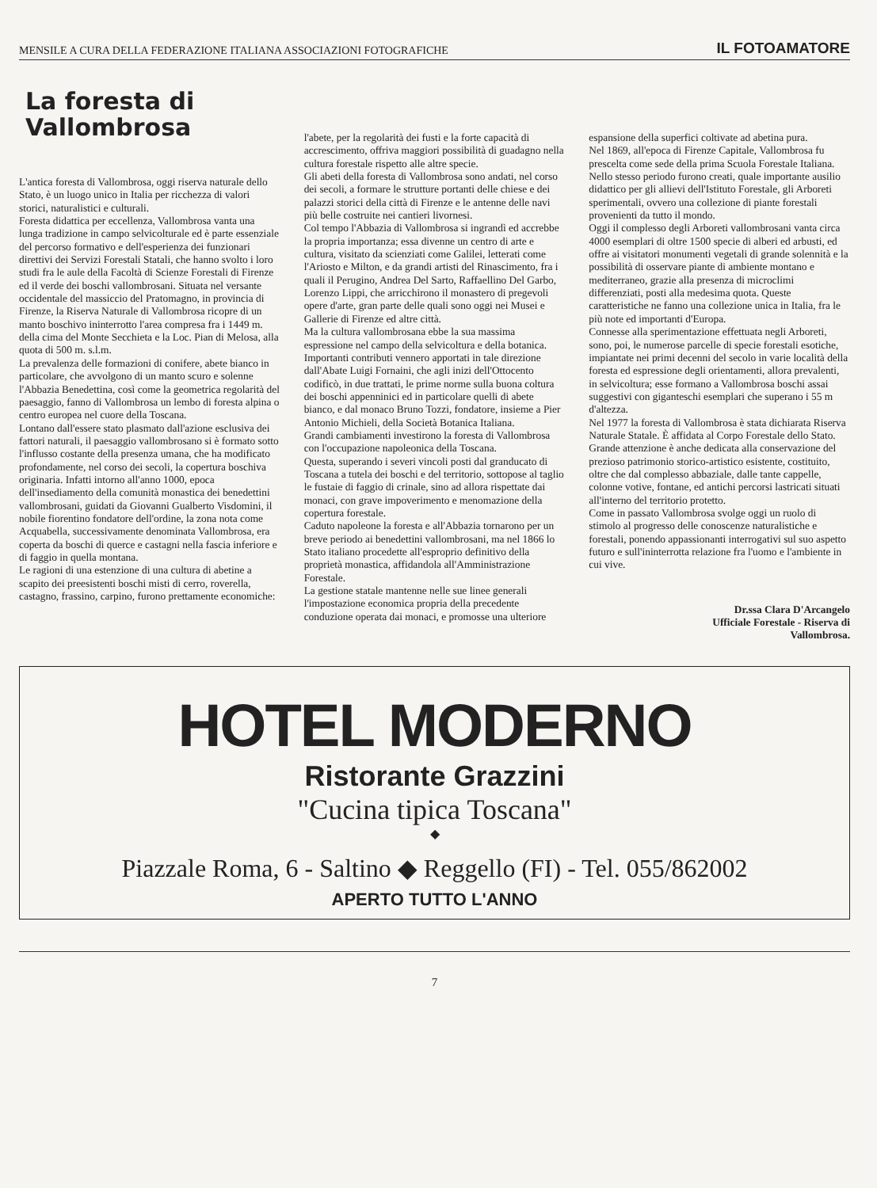MENSILE A CURA DELLA FEDERAZIONE ITALIANA ASSOCIAZIONI FOTOGRAFICHE IL FOTOAMATORE
La foresta di Vallombrosa
L'antica foresta di Vallombrosa, oggi riserva naturale dello Stato, è un luogo unico in Italia per ricchezza di valori storici, naturalistici e culturali.
Foresta didattica per eccellenza, Vallombrosa vanta una lunga tradizione in campo selvicolturale ed è parte essenziale del percorso formativo e dell'esperienza dei funzionari direttivi dei Servizi Forestali Statali, che hanno svolto i loro studi fra le aule della Facoltà di Scienze Forestali di Firenze ed il verde dei boschi vallombrosani. Situata nel versante occidentale del massiccio del Pratomagno, in provincia di Firenze, la Riserva Naturale di Vallombrosa ricopre di un manto boschivo ininterrotto l'area compresa fra i 1449 m. della cima del Monte Secchieta e la Loc. Pian di Melosa, alla quota di 500 m. s.l.m.
La prevalenza delle formazioni di conifere, abete bianco in particolare, che avvolgono di un manto scuro e solenne l'Abbazia Benedettina, così come la geometrica regolarità del paesaggio, fanno di Vallombrosa un lembo di foresta alpina o centro europea nel cuore della Toscana.
Lontano dall'essere stato plasmato dall'azione esclusiva dei fattori naturali, il paesaggio vallombrosano si è formato sotto l'influsso costante della presenza umana, che ha modificato profondamente, nel corso dei secoli, la copertura boschiva originaria. Infatti intorno all'anno 1000, epoca dell'insediamento della comunità monastica dei benedettini vallombrosani, guidati da Giovanni Gualberto Visdomini, il nobile fiorentino fondatore dell'ordine, la zona nota come Acquabella, successivamente denominata Vallombrosa, era coperta da boschi di querce e castagni nella fascia inferiore e di faggio in quella montana.
Le ragioni di una estenzione di una cultura di abetine a scapito dei preesistenti boschi misti di cerro, roverella, castagno, frassino, carpino, furono prettamente economiche:
l'abete, per la regolarità dei fusti e la forte capacità di accrescimento, offriva maggiori possibilità di guadagno nella cultura forestale rispetto alle altre specie.
Gli abeti della foresta di Vallombrosa sono andati, nel corso dei secoli, a formare le strutture portanti delle chiese e dei palazzi storici della città di Firenze e le antenne delle navi più belle costruite nei cantieri livornesi.
Col tempo l'Abbazia di Vallombrosa si ingrandì ed accrebbe la propria importanza; essa divenne un centro di arte e cultura, visitato da scienziati come Galilei, letterati come l'Ariosto e Milton, e da grandi artisti del Rinascimento, fra i quali il Perugino, Andrea Del Sarto, Raffaellino Del Garbo, Lorenzo Lippi, che arricchirono il monastero di pregevoli opere d'arte, gran parte delle quali sono oggi nei Musei e Gallerie di Firenze ed altre città.
Ma la cultura vallombrosana ebbe la sua massima espressione nel campo della selvicoltura e della botanica. Importanti contributi vennero apportati in tale direzione dall'Abate Luigi Fornaini, che agli inizi dell'Ottocento codificò, in due trattati, le prime norme sulla buona coltura dei boschi appenninici ed in particolare quelli di abete bianco, e dal monaco Bruno Tozzi, fondatore, insieme a Pier Antonio Michieli, della Società Botanica Italiana.
Grandi cambiamenti investirono la foresta di Vallombrosa con l'occupazione napoleonica della Toscana.
Questa, superando i severi vincoli posti dal granducato di Toscana a tutela dei boschi e del territorio, sottopose al taglio le fustaie di faggio di crinale, sino ad allora rispettate dai monaci, con grave impoverimento e menomazione della copertura forestale.
Caduto napoleone la foresta e all'Abbazia tornarono per un breve periodo ai benedettini vallombrosani, ma nel 1866 lo Stato italiano procedette all'esproprio definitivo della proprietà monastica, affidandola all'Amministrazione Forestale.
La gestione statale mantenne nelle sue linee generali l'impostazione economica propria della precedente conduzione operata dai monaci, e promosse una ulteriore
espansione della superfici coltivate ad abetina pura.
Nel 1869, all'epoca di Firenze Capitale, Vallombrosa fu prescelta come sede della prima Scuola Forestale Italiana.
Nello stesso periodo furono creati, quale importante ausilio didattico per gli allievi dell'Istituto Forestale, gli Arboreti sperimentali, ovvero una collezione di piante forestali provenienti da tutto il mondo.
Oggi il complesso degli Arboreti vallombrosani vanta circa 4000 esemplari di oltre 1500 specie di alberi ed arbusti, ed offre ai visitatori monumenti vegetali di grande solennità e la possibilità di osservare piante di ambiente montano e mediterraneo, grazie alla presenza di microclimi differenziati, posti alla medesima quota. Queste caratteristiche ne fanno una collezione unica in Italia, fra le più note ed importanti d'Europa.
Connesse alla sperimentazione effettuata negli Arboreti, sono, poi, le numerose parcelle di specie forestali esotiche, impiantate nei primi decenni del secolo in varie località della foresta ed espressione degli orientamenti, allora prevalenti, in selvicoltura; esse formano a Vallombrosa boschi assai suggestivi con giganteschi esemplari che superano i 55 m d'altezza.
Nel 1977 la foresta di Vallombrosa è stata dichiarata Riserva Naturale Statale. È affidata al Corpo Forestale dello Stato.
Grande attenzione è anche dedicata alla conservazione del prezioso patrimonio storico-artistico esistente, costituito, oltre che dal complesso abbaziale, dalle tante cappelle, colonne votive, fontane, ed antichi percorsi lastricati situati all'interno del territorio protetto.
Come in passato Vallombrosa svolge oggi un ruolo di stimolo al progresso delle conoscenze naturalistiche e forestali, ponendo appassionanti interrogativi sul suo aspetto futuro e sull'ininterrotta relazione fra l'uomo e l'ambiente in cui vive.
Dr.ssa Clara D'Arcangelo
Ufficiale Forestale - Riserva di
Vallombrosa.
HOTEL MODERNO
Ristorante Grazzini
"Cucina tipica Toscana"
◆
Piazzale Roma, 6 - Saltino ◆ Reggello (FI) - Tel. 055/862002
APERTO TUTTO L'ANNO
7